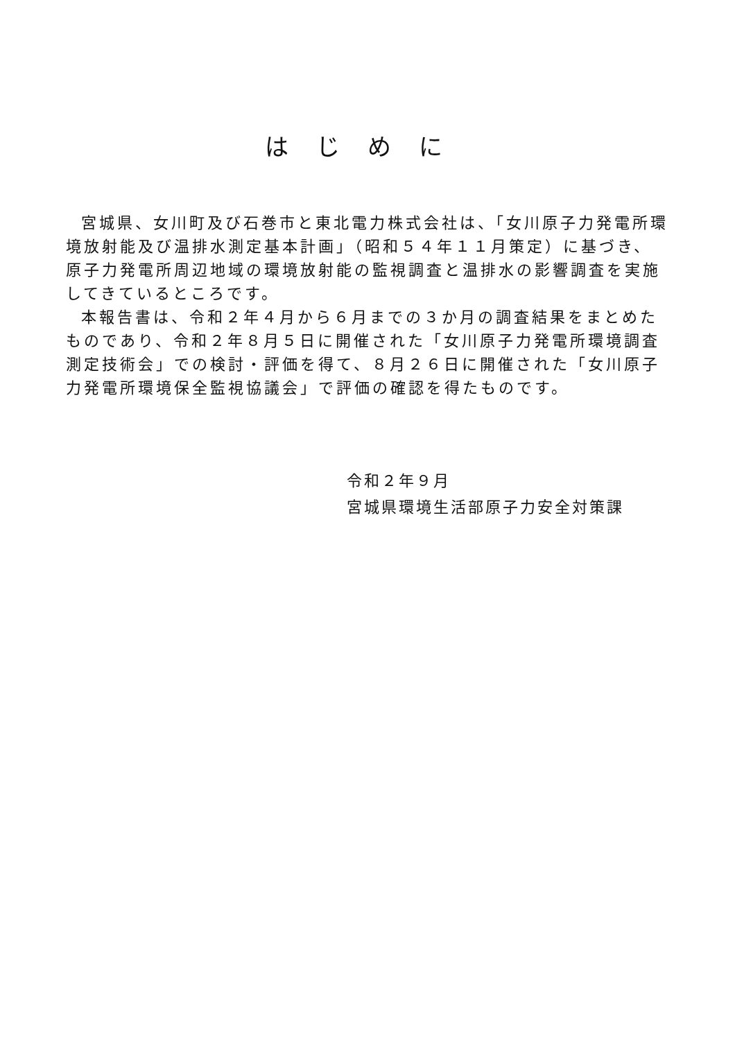はじめに
宮城県、女川町及び石巻市と東北電力株式会社は、「女川原子力発電所環境放射能及び温排水測定基本計画」（昭和５４年１１月策定）に基づき、原子力発電所周辺地域の環境放射能の監視調査と温排水の影響調査を実施してきているところです。
本報告書は、令和２年４月から６月までの３か月の調査結果をまとめたものであり、令和２年８月５日に開催された「女川原子力発電所環境調査測定技術会」での検討・評価を得て、８月２６日に開催された「女川原子力発電所環境保全監視協議会」で評価の確認を得たものです。
令和２年９月
宮城県環境生活部原子力安全対策課